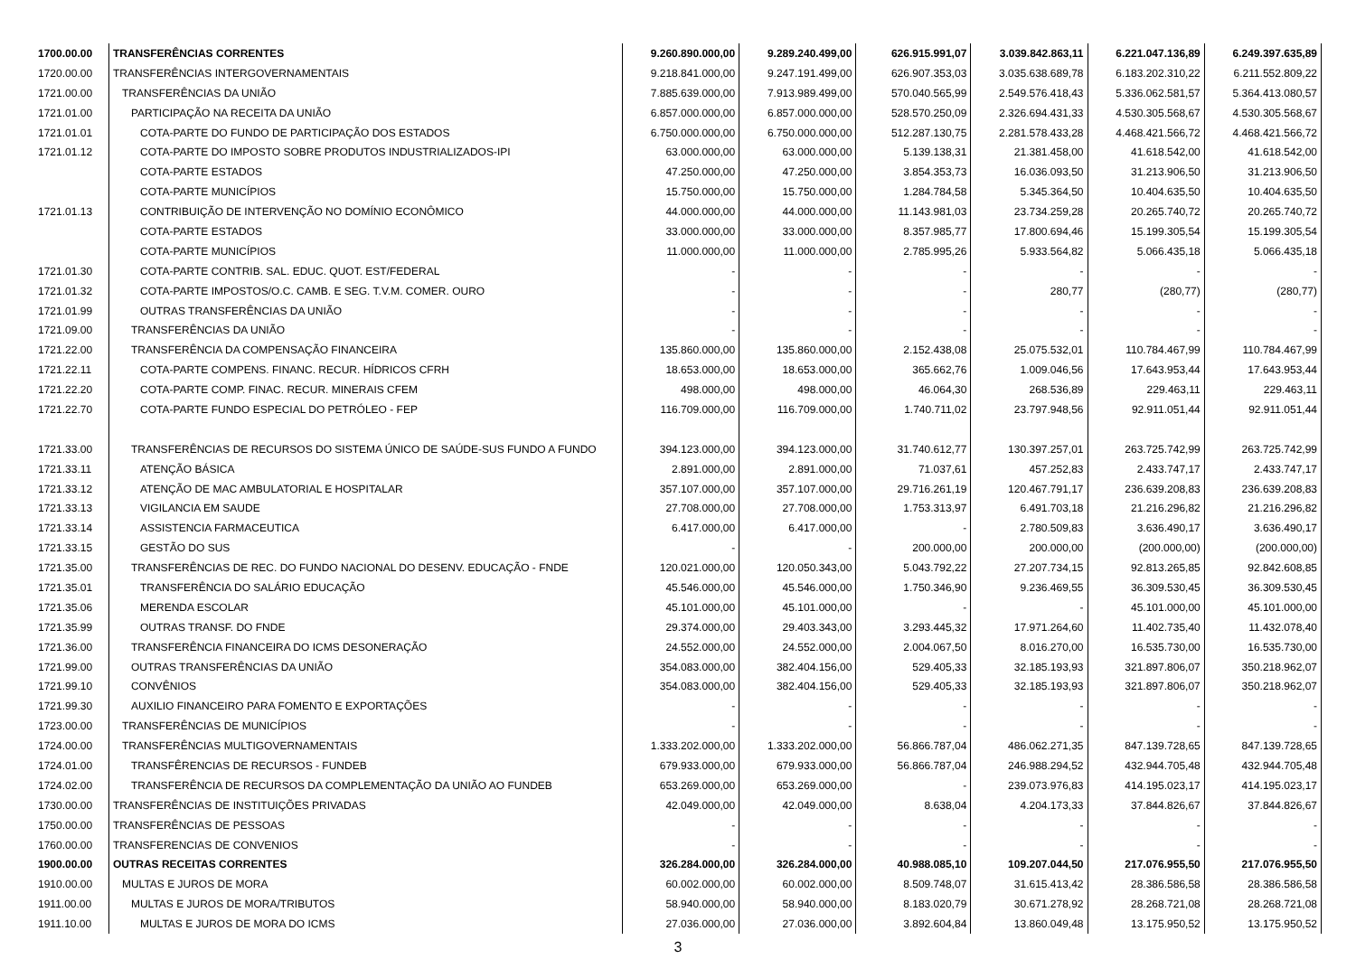| 1700.00.00 | TRANSFERÊNCIAS CORRENTES | 9.260.890.000,00 | 9.289.240.499,00 | 626.915.991,07 | 3.039.842.863,11 | 6.221.047.136,89 | 6.249.397.635,89 |
| 1720.00.00 | TRANSFERÊNCIAS INTERGOVERNAMENTAIS | 9.218.841.000,00 | 9.247.191.499,00 | 626.907.353,03 | 3.035.638.689,78 | 6.183.202.310,22 | 6.211.552.809,22 |
| 1721.00.00 | TRANSFERÊNCIAS DA UNIÃO | 7.885.639.000,00 | 7.913.989.499,00 | 570.040.565,99 | 2.549.576.418,43 | 5.336.062.581,57 | 5.364.413.080,57 |
| 1721.01.00 | PARTICIPAÇÃO NA RECEITA DA UNIÃO | 6.857.000.000,00 | 6.857.000.000,00 | 528.570.250,09 | 2.326.694.431,33 | 4.530.305.568,67 | 4.530.305.568,67 |
| 1721.01.01 | COTA-PARTE DO FUNDO DE PARTICIPAÇÃO DOS ESTADOS | 6.750.000.000,00 | 6.750.000.000,00 | 512.287.130,75 | 2.281.578.433,28 | 4.468.421.566,72 | 4.468.421.566,72 |
| 1721.01.12 | COTA-PARTE DO IMPOSTO SOBRE PRODUTOS INDUSTRIALIZADOS-IPI | 63.000.000,00 | 63.000.000,00 | 5.139.138,31 | 21.381.458,00 | 41.618.542,00 | 41.618.542,00 |
| | COTA-PARTE ESTADOS | 47.250.000,00 | 47.250.000,00 | 3.854.353,73 | 16.036.093,50 | 31.213.906,50 | 31.213.906,50 |
| | COTA-PARTE MUNICÍPIOS | 15.750.000,00 | 15.750.000,00 | 1.284.784,58 | 5.345.364,50 | 10.404.635,50 | 10.404.635,50 |
| 1721.01.13 | CONTRIBUIÇÃO DE INTERVENÇÃO NO DOMÍNIO ECONÔMICO | 44.000.000,00 | 44.000.000,00 | 11.143.981,03 | 23.734.259,28 | 20.265.740,72 | 20.265.740,72 |
| | COTA-PARTE ESTADOS | 33.000.000,00 | 33.000.000,00 | 8.357.985,77 | 17.800.694,46 | 15.199.305,54 | 15.199.305,54 |
| | COTA-PARTE MUNICÍPIOS | 11.000.000,00 | 11.000.000,00 | 2.785.995,26 | 5.933.564,82 | 5.066.435,18 | 5.066.435,18 |
| 1721.01.30 | COTA-PARTE CONTRIB. SAL. EDUC. QUOT. EST/FEDERAL | - | - | - | - | - | - |
| 1721.01.32 | COTA-PARTE IMPOSTOS/O.C. CAMB. E SEG. T.V.M. COMER. OURO | - | - | - | 280,77 | (280,77) | (280,77) |
| 1721.01.99 | OUTRAS TRANSFERÊNCIAS DA UNIÃO | - | - | - | - | - | - |
| 1721.09.00 | TRANSFERÊNCIAS DA UNIÃO | - | - | - | - | - | - |
| 1721.22.00 | TRANSFERÊNCIA DA COMPENSAÇÃO FINANCEIRA | 135.860.000,00 | 135.860.000,00 | 2.152.438,08 | 25.075.532,01 | 110.784.467,99 | 110.784.467,99 |
| 1721.22.11 | COTA-PARTE COMPENS. FINANC. RECUR. HÍDRICOS CFRH | 18.653.000,00 | 18.653.000,00 | 365.662,76 | 1.009.046,56 | 17.643.953,44 | 17.643.953,44 |
| 1721.22.20 | COTA-PARTE COMP. FINAC. RECUR. MINERAIS CFEM | 498.000,00 | 498.000,00 | 46.064,30 | 268.536,89 | 229.463,11 | 229.463,11 |
| 1721.22.70 | COTA-PARTE FUNDO ESPECIAL DO PETRÓLEO - FEP | 116.709.000,00 | 116.709.000,00 | 1.740.711,02 | 23.797.948,56 | 92.911.051,44 | 92.911.051,44 |
| 1721.33.00 | TRANSFERÊNCIAS DE RECURSOS DO SISTEMA ÚNICO DE SAÚDE-SUS FUNDO A FUNDO | 394.123.000,00 | 394.123.000,00 | 31.740.612,77 | 130.397.257,01 | 263.725.742,99 | 263.725.742,99 |
| 1721.33.11 | ATENÇÃO BÁSICA | 2.891.000,00 | 2.891.000,00 | 71.037,61 | 457.252,83 | 2.433.747,17 | 2.433.747,17 |
| 1721.33.12 | ATENÇÃO DE MAC AMBULATORIAL E HOSPITALAR | 357.107.000,00 | 357.107.000,00 | 29.716.261,19 | 120.467.791,17 | 236.639.208,83 | 236.639.208,83 |
| 1721.33.13 | VIGILANCIA EM SAUDE | 27.708.000,00 | 27.708.000,00 | 1.753.313,97 | 6.491.703,18 | 21.216.296,82 | 21.216.296,82 |
| 1721.33.14 | ASSISTENCIA FARMACEUTICA | 6.417.000,00 | 6.417.000,00 | - | 2.780.509,83 | 3.636.490,17 | 3.636.490,17 |
| 1721.33.15 | GESTÃO DO SUS | - | - | 200.000,00 | 200.000,00 | (200.000,00) | (200.000,00) |
| 1721.35.00 | TRANSFERÊNCIAS DE REC. DO FUNDO NACIONAL DO DESENV. EDUCAÇÃO - FNDE | 120.021.000,00 | 120.050.343,00 | 5.043.792,22 | 27.207.734,15 | 92.813.265,85 | 92.842.608,85 |
| 1721.35.01 | TRANSFERÊNCIA DO SALÁRIO EDUCAÇÃO | 45.546.000,00 | 45.546.000,00 | 1.750.346,90 | 9.236.469,55 | 36.309.530,45 | 36.309.530,45 |
| 1721.35.06 | MERENDA ESCOLAR | 45.101.000,00 | 45.101.000,00 | - | - | 45.101.000,00 | 45.101.000,00 |
| 1721.35.99 | OUTRAS TRANSF. DO FNDE | 29.374.000,00 | 29.403.343,00 | 3.293.445,32 | 17.971.264,60 | 11.402.735,40 | 11.432.078,40 |
| 1721.36.00 | TRANSFERÊNCIA FINANCEIRA DO ICMS DESONERAÇÃO | 24.552.000,00 | 24.552.000,00 | 2.004.067,50 | 8.016.270,00 | 16.535.730,00 | 16.535.730,00 |
| 1721.99.00 | OUTRAS TRANSFERÊNCIAS DA UNIÃO | 354.083.000,00 | 382.404.156,00 | 529.405,33 | 32.185.193,93 | 321.897.806,07 | 350.218.962,07 |
| 1721.99.10 | CONVÊNIOS | 354.083.000,00 | 382.404.156,00 | 529.405,33 | 32.185.193,93 | 321.897.806,07 | 350.218.962,07 |
| 1721.99.30 | AUXILIO FINANCEIRO PARA FOMENTO E EXPORTAÇÕES | - | - | - | - | - | - |
| 1723.00.00 | TRANSFERÊNCIAS DE MUNICÍPIOS | - | - | - | - | - | - |
| 1724.00.00 | TRANSFERÊNCIAS MULTIGOVERNAMENTAIS | 1.333.202.000,00 | 1.333.202.000,00 | 56.866.787,04 | 486.062.271,35 | 847.139.728,65 | 847.139.728,65 |
| 1724.01.00 | TRANSFÊRENCIAS DE RECURSOS - FUNDEB | 679.933.000,00 | 679.933.000,00 | 56.866.787,04 | 246.988.294,52 | 432.944.705,48 | 432.944.705,48 |
| 1724.02.00 | TRANSFERÊNCIA DE RECURSOS DA COMPLEMENTAÇÃO DA UNIÃO AO FUNDEB | 653.269.000,00 | 653.269.000,00 | - | 239.073.976,83 | 414.195.023,17 | 414.195.023,17 |
| 1730.00.00 | TRANSFERÊNCIAS DE INSTITUIÇÕES PRIVADAS | 42.049.000,00 | 42.049.000,00 | 8.638,04 | 4.204.173,33 | 37.844.826,67 | 37.844.826,67 |
| 1750.00.00 | TRANSFERÊNCIAS DE PESSOAS | - | - | - | - | - | - |
| 1760.00.00 | TRANSFERENCIAS DE CONVENIOS | - | - | - | - | - | - |
| 1900.00.00 | OUTRAS RECEITAS CORRENTES | 326.284.000,00 | 326.284.000,00 | 40.988.085,10 | 109.207.044,50 | 217.076.955,50 | 217.076.955,50 |
| 1910.00.00 | MULTAS E JUROS DE MORA | 60.002.000,00 | 60.002.000,00 | 8.509.748,07 | 31.615.413,42 | 28.386.586,58 | 28.386.586,58 |
| 1911.00.00 | MULTAS E JUROS DE MORA/TRIBUTOS | 58.940.000,00 | 58.940.000,00 | 8.183.020,79 | 30.671.278,92 | 28.268.721,08 | 28.268.721,08 |
| 1911.10.00 | MULTAS E JUROS DE MORA DO ICMS | 27.036.000,00 | 27.036.000,00 | 3.892.604,84 | 13.860.049,48 | 13.175.950,52 | 13.175.950,52 |
3